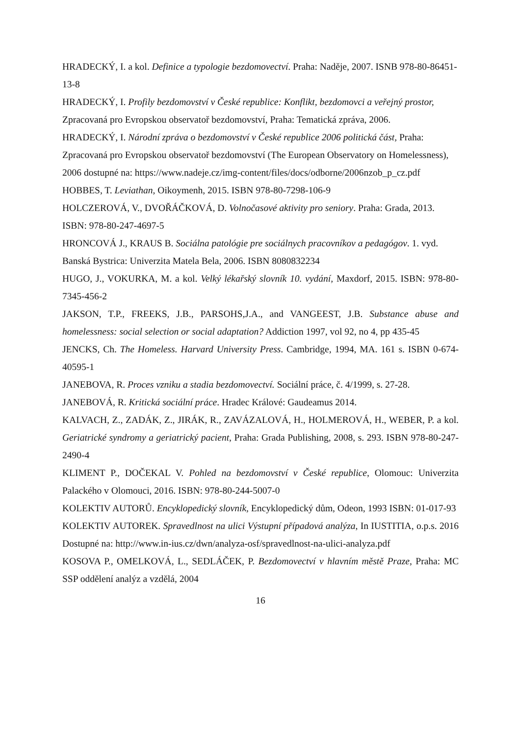HRADECKÝ, I. a kol. Definice a typologie bezdomovectví. Praha: Naděje, 2007. ISNB 978-80-86451-13-8
HRADECKÝ, I. Profily bezdomovství v České republice: Konflikt, bezdomovci a veřejný prostor, Zpracovaná pro Evropskou observatoř bezdomovství, Praha: Tematická zpráva, 2006.
HRADECKÝ, I. Národní zpráva o bezdomovství v České republice 2006 politická část, Praha: Zpracovaná pro Evropskou observatoř bezdomovství (The European Observatory on Homelessness), 2006 dostupné na: https://www.nadeje.cz/img-content/files/docs/odborne/2006nzob_p_cz.pdf
HOBBES, T. Leviathan, Oikoymenh, 2015. ISBN 978-80-7298-106-9
HOLCZEROVÁ, V., DVOŘÁČKOVÁ, D. Volnočasové aktivity pro seniory. Praha: Grada, 2013. ISBN: 978-80-247-4697-5
HRONCOVÁ J., KRAUS B. Sociálna patológie pre sociálnych pracovníkov a pedagógov. 1. vyd. Banská Bystrica: Univerzita Matela Bela, 2006. ISBN 8080832234
HUGO, J., VOKURKA, M. a kol. Velký lékařský slovník 10. vydání, Maxdorf, 2015. ISBN: 978-80-7345-456-2
JAKSON, T.P., FREEKS, J.B., PARSOHS,J.A., and VANGEEST, J.B. Substance abuse and homelessness: social selection or social adaptation? Addiction 1997, vol 92, no 4, pp 435-45
JENCKS, Ch. The Homeless. Harvard University Press. Cambridge, 1994, MA. 161 s. ISBN 0-674-40595-1
JANEBOVA, R. Proces vzniku a stadia bezdomovectví. Sociální práce, č. 4/1999, s. 27-28.
JANEBOVÁ, R. Kritická sociální práce. Hradec Králové: Gaudeamus 2014.
KALVACH, Z., ZADÁK, Z., JIRÁK, R., ZAVÁZALOVÁ, H., HOLMEROVÁ, H., WEBER, P. a kol. Geriatrické syndromy a geriatrický pacient, Praha: Grada Publishing, 2008, s. 293. ISBN 978-80-247-2490-4
KLIMENT P., DOČEKAL V. Pohled na bezdomovství v České republice, Olomouc: Univerzita Palackého v Olomouci, 2016. ISBN: 978-80-244-5007-0
KOLEKTIV AUTORŮ. Encyklopedický slovník, Encyklopedický dům, Odeon, 1993 ISBN: 01-017-93
KOLEKTIV AUTOREK. Spravedlnost na ulici Výstupní případová analýza, In IUSTITIA, o.p.s. 2016 Dostupné na: http://www.in-ius.cz/dwn/analyza-osf/spravedlnost-na-ulici-analyza.pdf
KOSOVA P., OMELKOVÁ, L., SEDLÁČEK, P. Bezdomovectví v hlavním městě Praze, Praha: MC SSP oddělení analýz a vzdělá, 2004
16